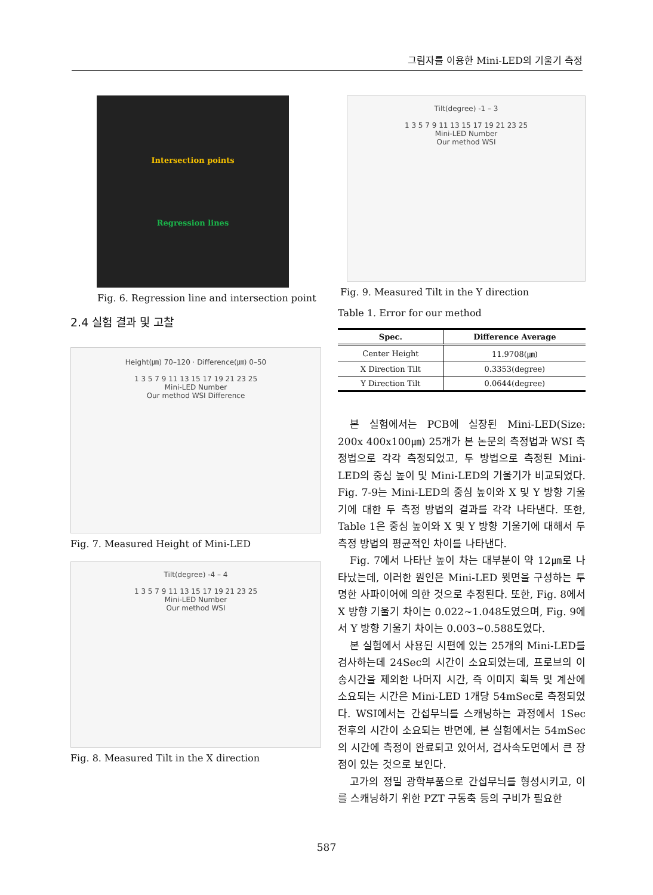그림자를 이용한 Mini-LED의 기울기 측정
Intersection points
Regression lines
Fig. 6. Regression line and intersection point
2.4 실험 결과 및 고찰
Height(㎛) 70–120 · Difference(㎛) 0–50
1 3 5 7 9 11 13 15 17 19 21 23 25
Mini-LED Number
Our method WSI Difference
Fig. 7. Measured Height of Mini-LED
Tilt(degree) -4 – 4
1 3 5 7 9 11 13 15 17 19 21 23 25
Mini-LED Number
Our method WSI
Fig. 8. Measured Tilt in the X direction
Tilt(degree) -1 – 3
1 3 5 7 9 11 13 15 17 19 21 23 25
Mini-LED Number
Our method WSI
Fig. 9. Measured Tilt in the Y direction
Table 1. Error for our method
| Spec. | Difference Average |
| --- | --- |
| Center Height | 11.9708(㎛) |
| X Direction Tilt | 0.3353(degree) |
| Y Direction Tilt | 0.0644(degree) |
본 실험에서는 PCB에 실장된 Mini-LED(Size: 200x 400x100㎛) 25개가 본 논문의 측정법과 WSI 측정법으로 각각 측정되었고, 두 방법으로 측정된 Mini-LED의 중심 높이 및 Mini-LED의 기울기가 비교되었다. Fig. 7-9는 Mini-LED의 중심 높이와 X 및 Y 방향 기울기에 대한 두 측정 방법의 결과를 각각 나타낸다. 또한, Table 1은 중심 높이와 X 및 Y 방향 기울기에 대해서 두 측정 방법의 평균적인 차이를 나타낸다.
Fig. 7에서 나타난 높이 차는 대부분이 약 12㎛로 나타났는데, 이러한 원인은 Mini-LED 윗면을 구성하는 투명한 사파이어에 의한 것으로 추정된다. 또한, Fig. 8에서 X 방향 기울기 차이는 0.022~1.048도였으며, Fig. 9에서 Y 방향 기울기 차이는 0.003~0.588도였다.
본 실험에서 사용된 시편에 있는 25개의 Mini-LED를 검사하는데 24Sec의 시간이 소요되었는데, 프로브의 이송시간을 제외한 나머지 시간, 즉 이미지 획득 및 계산에 소요되는 시간은 Mini-LED 1개당 54mSec로 측정되었다. WSI에서는 간섭무늬를 스캐닝하는 과정에서 1Sec 전후의 시간이 소요되는 반면에, 본 실험에서는 54mSec의 시간에 측정이 완료되고 있어서, 검사속도면에서 큰 장점이 있는 것으로 보인다.
고가의 정밀 광학부품으로 간섭무늬를 형성시키고, 이를 스캐닝하기 위한 PZT 구동축 등의 구비가 필요한
587